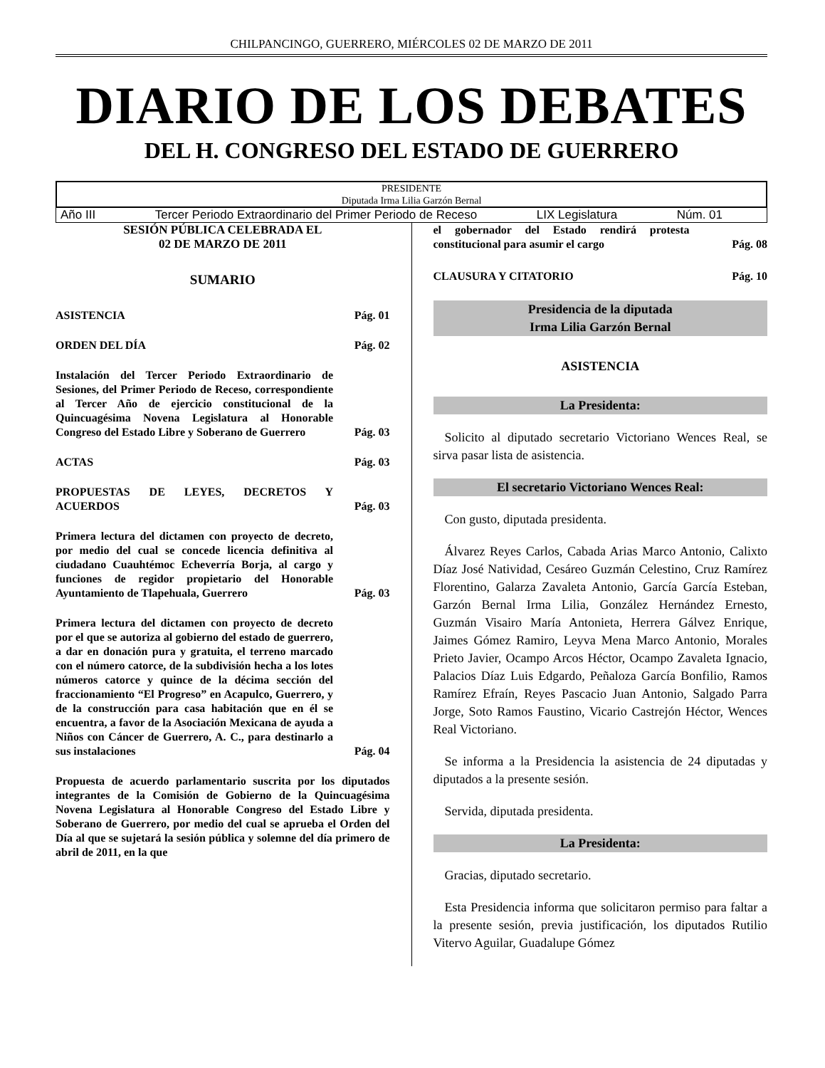CHILPANCINGO, GUERRERO, MIÉRCOLES 02 DE MARZO DE 2011
DIARIO DE LOS DEBATES
DEL H. CONGRESO DEL ESTADO DE GUERRERO
PRESIDENTE
Diputada Irma Lilia Garzón Bernal
Año III Tercer Periodo Extraordinario del Primer Periodo de Receso LIX Legislatura Núm. 01
SESIÓN PÚBLICA CELEBRADA EL
02 DE MARZO DE 2011
SUMARIO
ASISTENCIA Pág. 01
ORDEN DEL DÍA Pág. 02
Instalación del Tercer Periodo Extraordinario de Sesiones, del Primer Periodo de Receso, correspondiente al Tercer Año de ejercicio constitucional de la Quincuagésima Novena Legislatura al Honorable Congreso del Estado Libre y Soberano de Guerrero Pág. 03
ACTAS Pág. 03
PROPUESTAS DE LEYES, DECRETOS Y ACUERDOS Pág. 03
Primera lectura del dictamen con proyecto de decreto, por medio del cual se concede licencia definitiva al ciudadano Cuauhtémoc Echeverría Borja, al cargo y funciones de regidor propietario del Honorable Ayuntamiento de Tlapehuala, Guerrero Pág. 03
Primera lectura del dictamen con proyecto de decreto por el que se autoriza al gobierno del estado de guerrero, a dar en donación pura y gratuita, el terreno marcado con el número catorce, de la subdivisión hecha a los lotes números catorce y quince de la décima sección del fraccionamiento “El Progreso” en Acapulco, Guerrero, y de la construcción para casa habitación que en él se encuentra, a favor de la Asociación Mexicana de ayuda a Niños con Cáncer de Guerrero, A. C., para destinarlo a sus instalaciones Pág. 04
Propuesta de acuerdo parlamentario suscrita por los diputados integrantes de la Comisión de Gobierno de la Quincuagésima Novena Legislatura al Honorable Congreso del Estado Libre y Soberano de Guerrero, por medio del cual se aprueba el Orden del Día al que se sujetará la sesión pública y solemne del día primero de abril de 2011, en la que
el gobernador del Estado rendirá protesta constitucional para asumir el cargo Pág. 08
CLAUSURA Y CITATORIO Pág. 10
Presidencia de la diputada
Irma Lilia Garzón Bernal
ASISTENCIA
La Presidenta:
Solicito al diputado secretario Victoriano Wences Real, se sirva pasar lista de asistencia.
El secretario Victoriano Wences Real:
Con gusto, diputada presidenta.
Álvarez Reyes Carlos, Cabada Arias Marco Antonio, Calixto Díaz José Natividad, Cesáreo Guzmán Celestino, Cruz Ramírez Florentino, Galarza Zavaleta Antonio, García García Esteban, Garzón Bernal Irma Lilia, González Hernández Ernesto, Guzmán Visairo María Antonieta, Herrera Gálvez Enrique, Jaimes Gómez Ramiro, Leyva Mena Marco Antonio, Morales Prieto Javier, Ocampo Arcos Héctor, Ocampo Zavaleta Ignacio, Palacios Díaz Luis Edgardo, Peñaloza García Bonfilio, Ramos Ramírez Efraín, Reyes Pascacio Juan Antonio, Salgado Parra Jorge, Soto Ramos Faustino, Vicario Castrejón Héctor, Wences Real Victoriano.
Se informa a la Presidencia la asistencia de 24 diputadas y diputados a la presente sesión.
Servida, diputada presidenta.
La Presidenta:
Gracias, diputado secretario.
Esta Presidencia informa que solicitaron permiso para faltar a la presente sesión, previa justificación, los diputados Rutilio Vitervo Aguilar, Guadalupe Gómez